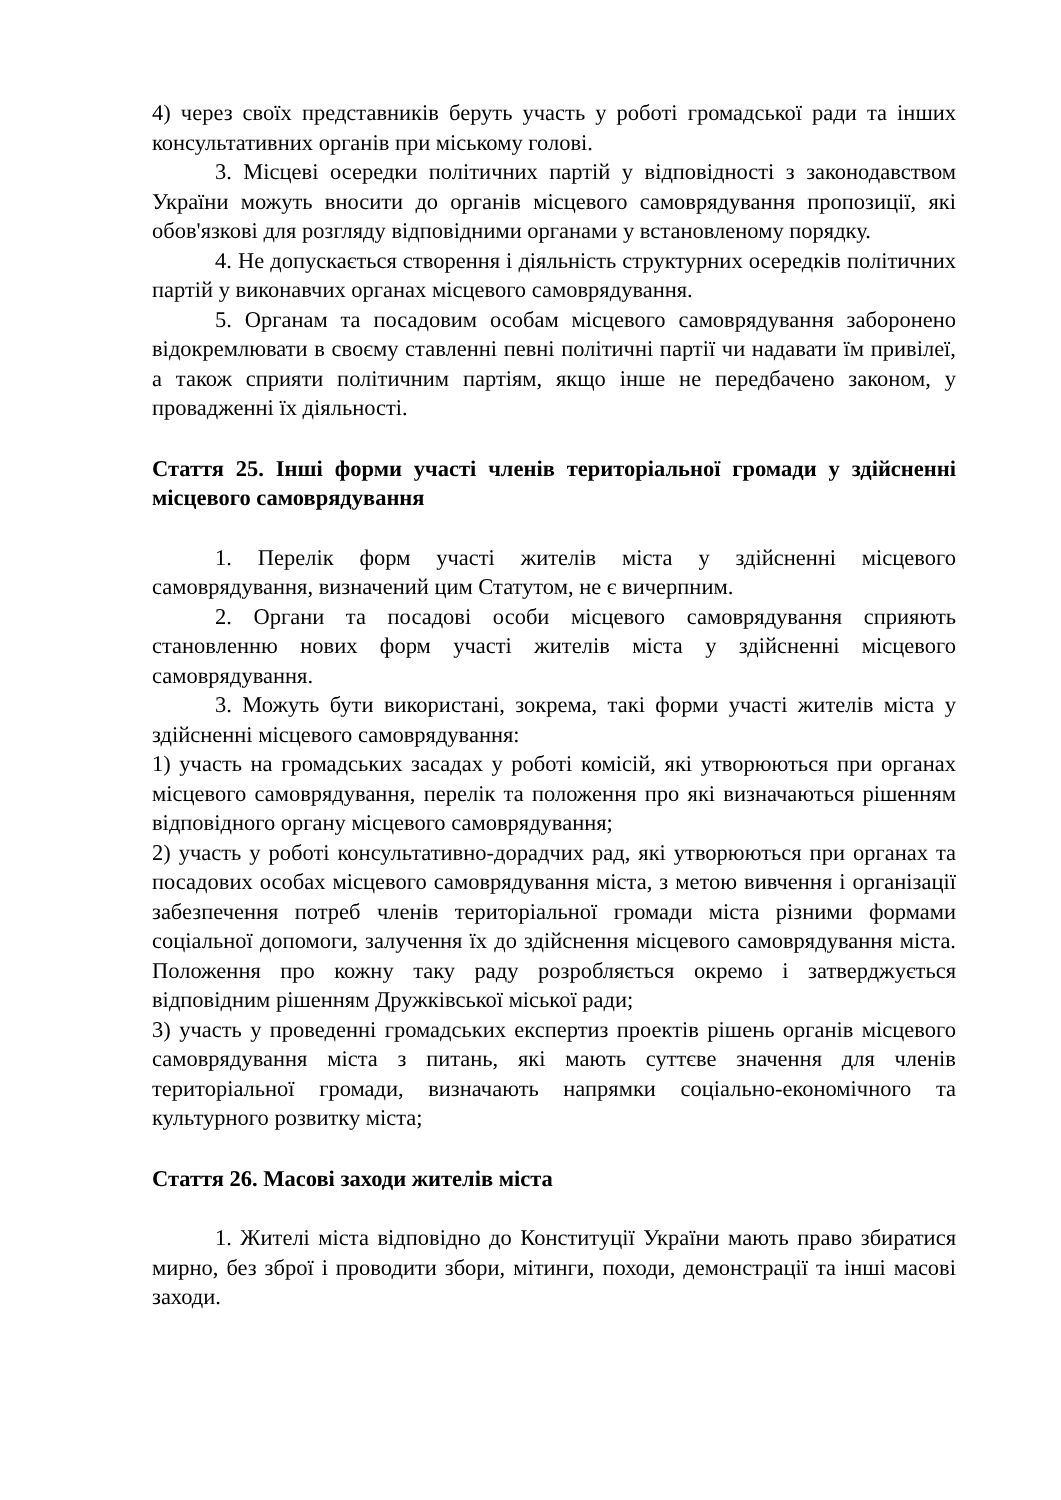4) через своїх представників беруть участь у роботі громадської ради та інших консультативних органів при міському голові.
3. Місцеві осередки політичних партій у відповідності з законодавством України можуть вносити до органів місцевого самоврядування пропозиції, які обов'язкові для розгляду відповідними органами у встановленому порядку.
4. Не допускається створення і діяльність структурних осередків політичних партій у виконавчих органах місцевого самоврядування.
5. Органам та посадовим особам місцевого самоврядування заборонено відокремлювати в своєму ставленні певні політичні партії чи надавати їм привілеї, а також сприяти політичним партіям, якщо інше не передбачено законом, у провадженні їх діяльності.
Стаття 25. Інші форми участі членів територіальної громади у здійсненні місцевого самоврядування
1. Перелік форм участі жителів міста у здійсненні місцевого самоврядування, визначений цим Статутом, не є вичерпним.
2. Органи та посадові особи місцевого самоврядування сприяють становленню нових форм участі жителів міста у здійсненні місцевого самоврядування.
3. Можуть бути використані, зокрема, такі форми участі жителів міста у здійсненні місцевого самоврядування:
1) участь на громадських засадах у роботі комісій, які утворюються при органах місцевого самоврядування, перелік та положення про які визначаються рішенням відповідного органу місцевого самоврядування;
2) участь у роботі консультативно-дорадчих рад, які утворюються при органах та посадових особах місцевого самоврядування міста, з метою вивчення і організації забезпечення потреб членів територіальної громади міста різними формами соціальної допомоги, залучення їх до здійснення місцевого самоврядування міста. Положення про кожну таку раду розробляється окремо і затверджується відповідним рішенням Дружківської міської ради;
3) участь у проведенні громадських експертиз проектів рішень органів місцевого самоврядування міста з питань, які мають суттєве значення для членів територіальної громади, визначають напрямки соціально-економічного та культурного розвитку міста;
Стаття 26. Масові заходи жителів міста
1. Жителі міста відповідно до Конституції України мають право збиратися мирно, без зброї і проводити збори, мітинги, походи, демонстрації та інші масові заходи.